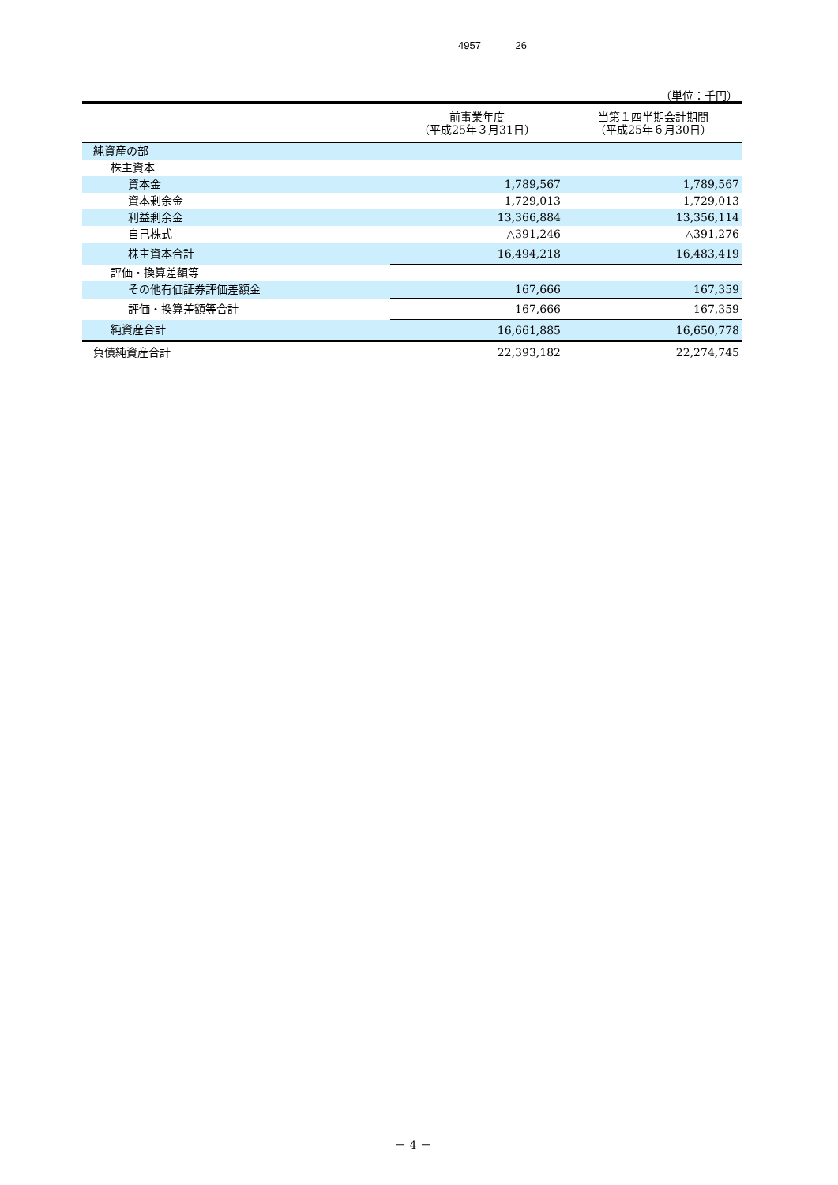4957 26
（単位：千円）
| | 前事業年度 （平成25年３月31日） | 当第１四半期会計期間 （平成25年６月30日） |
| --- | --- | --- |
| 純資産の部 | | |
| 株主資本 | | |
| 資本金 | 1,789,567 | 1,789,567 |
| 資本剰余金 | 1,729,013 | 1,729,013 |
| 利益剰余金 | 13,366,884 | 13,356,114 |
| 自己株式 | △391,246 | △391,276 |
| 株主資本合計 | 16,494,218 | 16,483,419 |
| 評価・換算差額等 | | |
| その他有価証券評価差額金 | 167,666 | 167,359 |
| 評価・換算差額等合計 | 167,666 | 167,359 |
| 純資産合計 | 16,661,885 | 16,650,778 |
| 負債純資産合計 | 22,393,182 | 22,274,745 |
－ 4 －